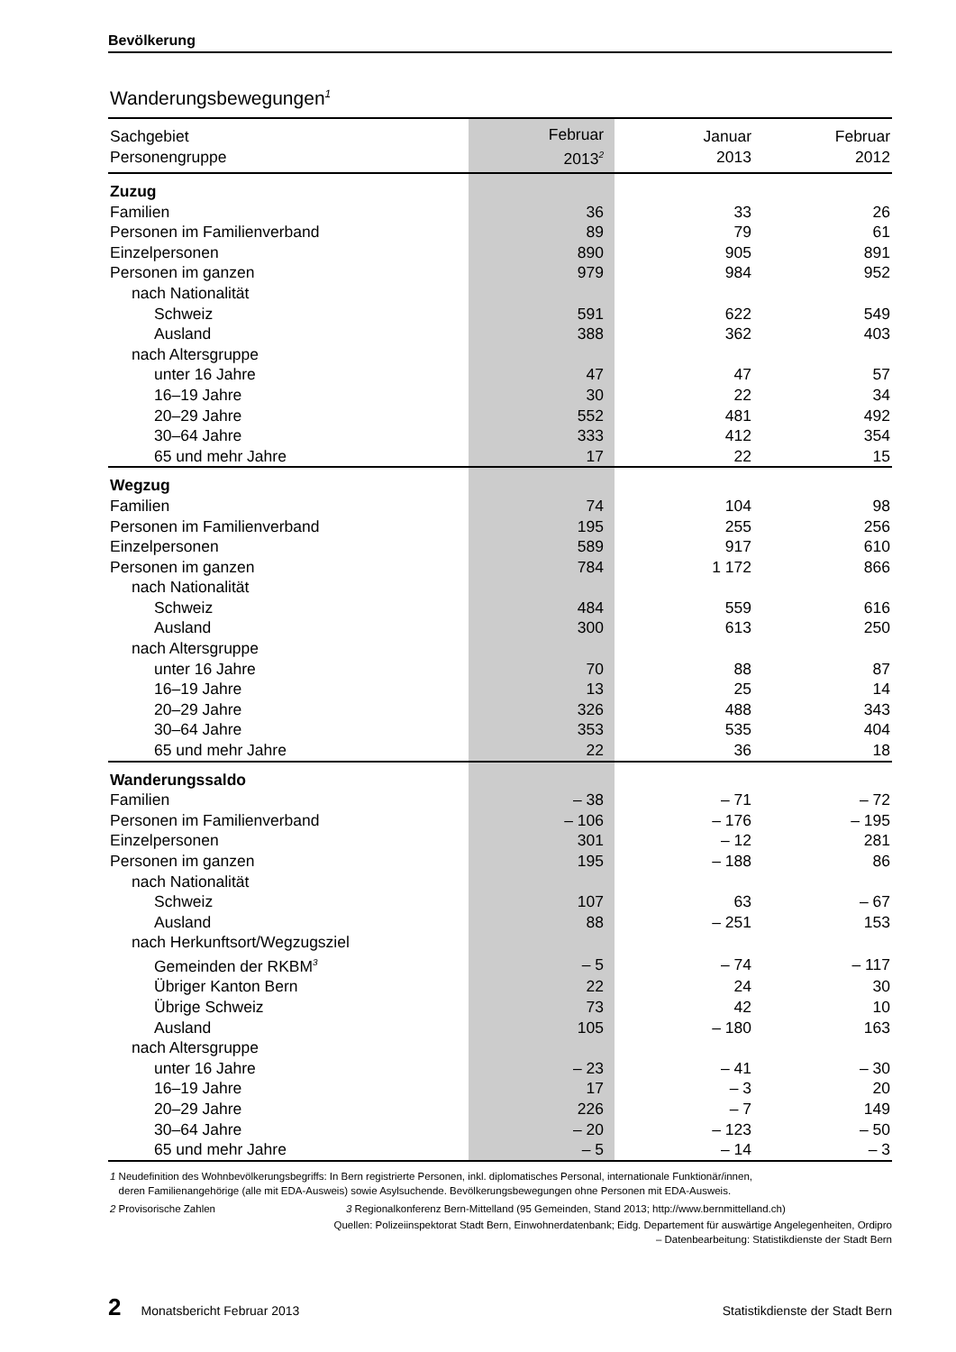Bevölkerung
Wanderungsbewegungen<sup>1</sup>
| Sachgebiet Personengruppe | Februar 2013<sup>2</sup> | Januar 2013 | Februar 2012 |
| --- | --- | --- | --- |
| Zuzug | | | |
| Familien | 36 | 33 | 26 |
| Personen im Familienverband | 89 | 79 | 61 |
| Einzelpersonen | 890 | 905 | 891 |
| Personen im ganzen | 979 | 984 | 952 |
| nach Nationalität | | | |
| Schweiz | 591 | 622 | 549 |
| Ausland | 388 | 362 | 403 |
| nach Altersgruppe | | | |
| unter 16 Jahre | 47 | 47 | 57 |
| 16–19 Jahre | 30 | 22 | 34 |
| 20–29 Jahre | 552 | 481 | 492 |
| 30–64 Jahre | 333 | 412 | 354 |
| 65 und mehr Jahre | 17 | 22 | 15 |
| Wegzug | | | |
| Familien | 74 | 104 | 98 |
| Personen im Familienverband | 195 | 255 | 256 |
| Einzelpersonen | 589 | 917 | 610 |
| Personen im ganzen | 784 | 1 172 | 866 |
| nach Nationalität | | | |
| Schweiz | 484 | 559 | 616 |
| Ausland | 300 | 613 | 250 |
| nach Altersgruppe | | | |
| unter 16 Jahre | 70 | 88 | 87 |
| 16–19 Jahre | 13 | 25 | 14 |
| 20–29 Jahre | 326 | 488 | 343 |
| 30–64 Jahre | 353 | 535 | 404 |
| 65 und mehr Jahre | 22 | 36 | 18 |
| Wanderungssaldo | | | |
| Familien | – 38 | – 71 | – 72 |
| Personen im Familienverband | – 106 | – 176 | – 195 |
| Einzelpersonen | 301 | – 12 | 281 |
| Personen im ganzen | 195 | – 188 | 86 |
| nach Nationalität | | | |
| Schweiz | 107 | 63 | – 67 |
| Ausland | 88 | – 251 | 153 |
| nach Herkunftsort/Wegzugsziel | | | |
| Gemeinden der RKBM<sup>3</sup> | – 5 | – 74 | – 117 |
| Übriger Kanton Bern | 22 | 24 | 30 |
| Übrige Schweiz | 73 | 42 | 10 |
| Ausland | 105 | – 180 | 163 |
| nach Altersgruppe | | | |
| unter 16 Jahre | – 23 | – 41 | – 30 |
| 16–19 Jahre | 17 | – 3 | 20 |
| 20–29 Jahre | 226 | – 7 | 149 |
| 30–64 Jahre | – 20 | – 123 | – 50 |
| 65 und mehr Jahre | – 5 | – 14 | – 3 |
1 Neudefinition des Wohnbevölkerungsbegriffs: In Bern registrierte Personen, inkl. diplomatisches Personal, internationale Funktionär/innen,
deren Familienangehörige (alle mit EDA-Ausweis) sowie Asylsuchende. Bevölkerungsbewegungen ohne Personen mit EDA-Ausweis.
2 Provisorische Zahlen 3 Regionalkonferenz Bern-Mittelland (95 Gemeinden, Stand 2013; http://www.bernmittelland.ch)
Quellen: Polizeiinspektorat Stadt Bern, Einwohnerdatenbank; Eidg. Departement für auswärtige Angelegenheiten, Ordipro
– Datenbearbeitung: Statistikdienste der Stadt Bern
2 Monatsbericht Februar 2013 Statistikdienste der Stadt Bern